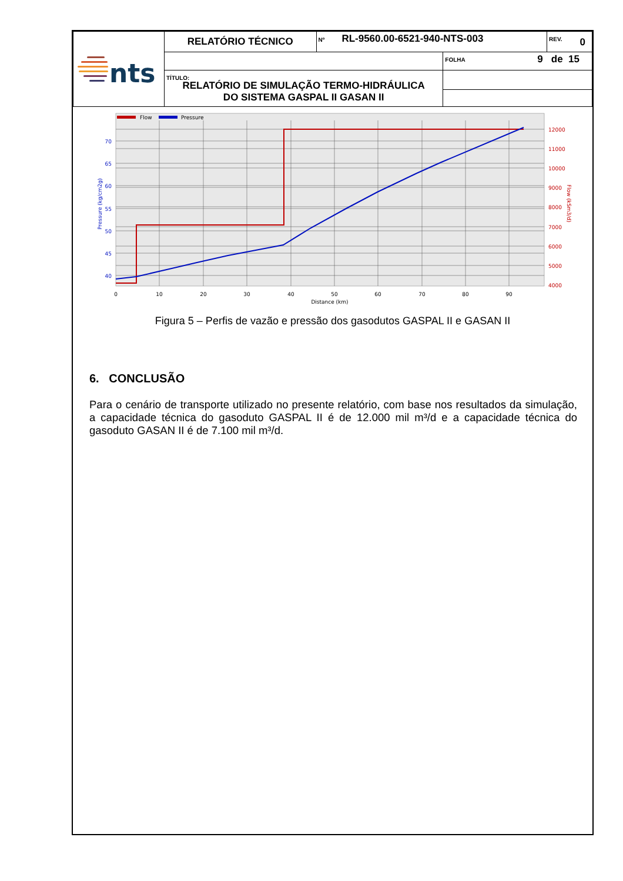| nts | RELATÓRIO TÉCNICO | Nº RL-9560.00-6521-940-NTS-003 | | REV. 0 |
| | | | FOLHA 9 de 15 | |
| | TÍTULO: RELATÓRIO DE SIMULAÇÃO TERMO-HIDRÁULICA DO SISTEMA GASPAL II GASAN II | | | |
Flow
Pressure
70
65
60
55
50
45
40
Pressure (kg/cm2g)
12000
11000
10000
9000
8000
7000
6000
5000
4000
Flow (kSm3/d)
0
10
20
30
40
50
60
70
80
90
Distance (km)
Figura 5 – Perfis de vazão e pressão dos gasodutos GASPAL II e GASAN II
6. CONCLUSÃO
Para o cenário de transporte utilizado no presente relatório, com base nos resultados da simulação, a capacidade técnica do gasoduto GASPAL II é de 12.000 mil m³/d e a capacidade técnica do gasoduto GASAN II é de 7.100 mil m³/d.